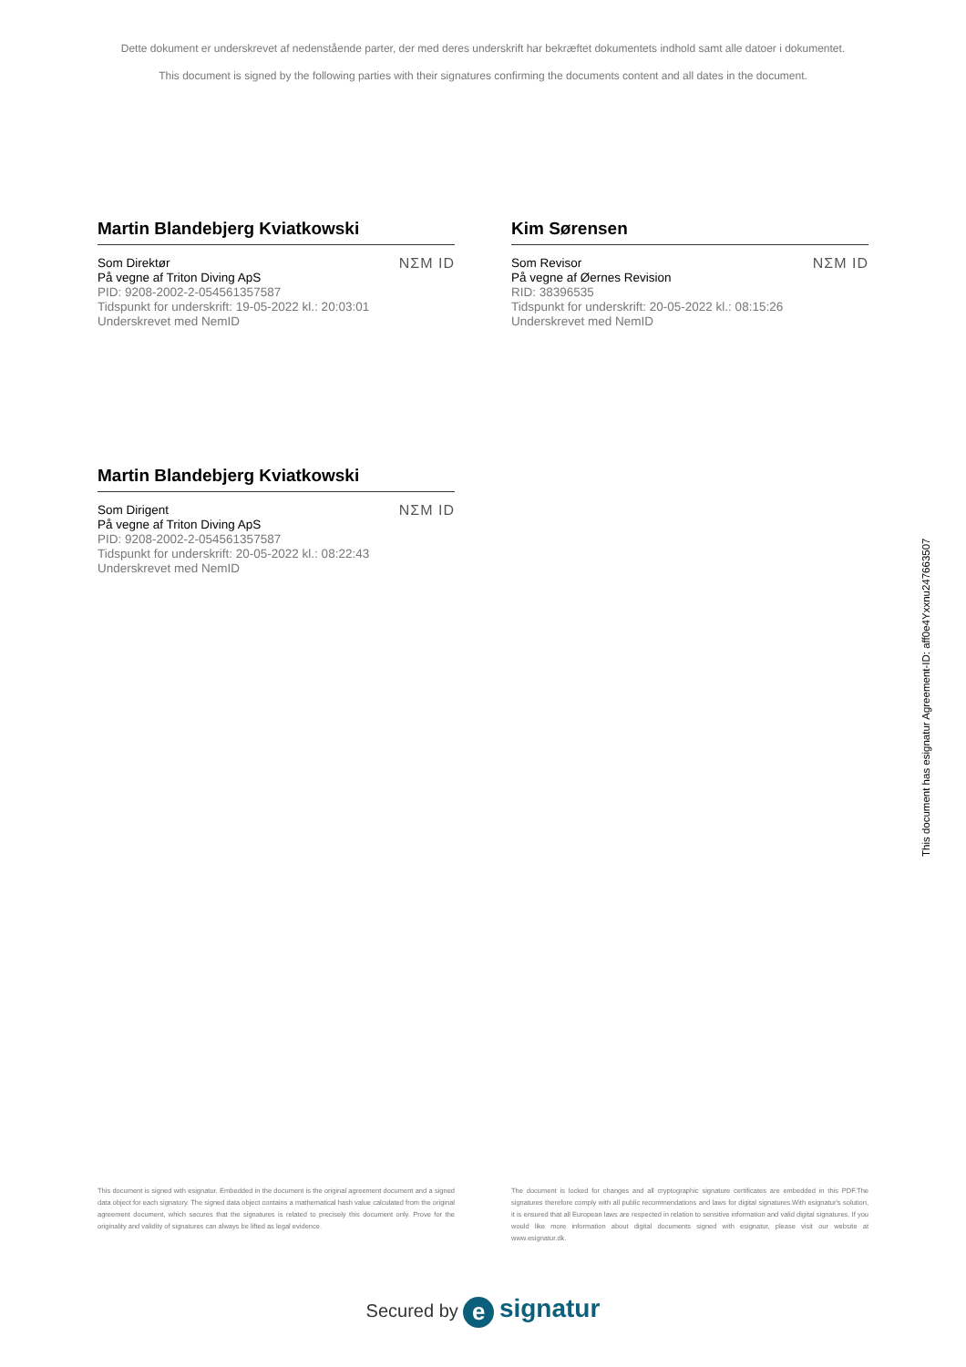Dette dokument er underskrevet af nedenstående parter, der med deres underskrift har bekræftet dokumentets indhold samt alle datoer i dokumentet.
This document is signed by the following parties with their signatures confirming the documents content and all dates in the document.
Martin Blandebjerg Kviatkowski
Som Direktør
På vegne af Triton Diving ApS
PID: 9208-2002-2-054561357587
Tidspunkt for underskrift: 19-05-2022 kl.: 20:03:01
Underskrevet med NemID
NΣM ID
Kim Sørensen
Som Revisor
På vegne af Øernes Revision
RID: 38396535
Tidspunkt for underskrift: 20-05-2022 kl.: 08:15:26
Underskrevet med NemID
NΣM ID
Martin Blandebjerg Kviatkowski
Som Dirigent
På vegne af Triton Diving ApS
PID: 9208-2002-2-054561357587
Tidspunkt for underskrift: 20-05-2022 kl.: 08:22:43
Underskrevet med NemID
NΣM ID
This document has esignatur Agreement-ID: aff0e4Yxxnu247663507
This document is signed with esignatur. Embedded in the document is the original agreement document and a signed data object for each signatory. The signed data object contains a mathematical hash value calculated from the original agreement document, which secures that the signatures is related to precisely this document only. Prove for the originality and validity of signatures can always be lifted as legal evidence.
The document is locked for changes and all cryptographic signature certificates are embedded in this PDF.The signatures therefore comply with all public recommendations and laws for digital signatures.With esignatur's solution, it is ensured that all European laws are respected in relation to sensitive information and valid digital signatures. If you would like more information about digital documents signed with esignatur, please visit our website at www.esignatur.dk.
Secured by e signatur